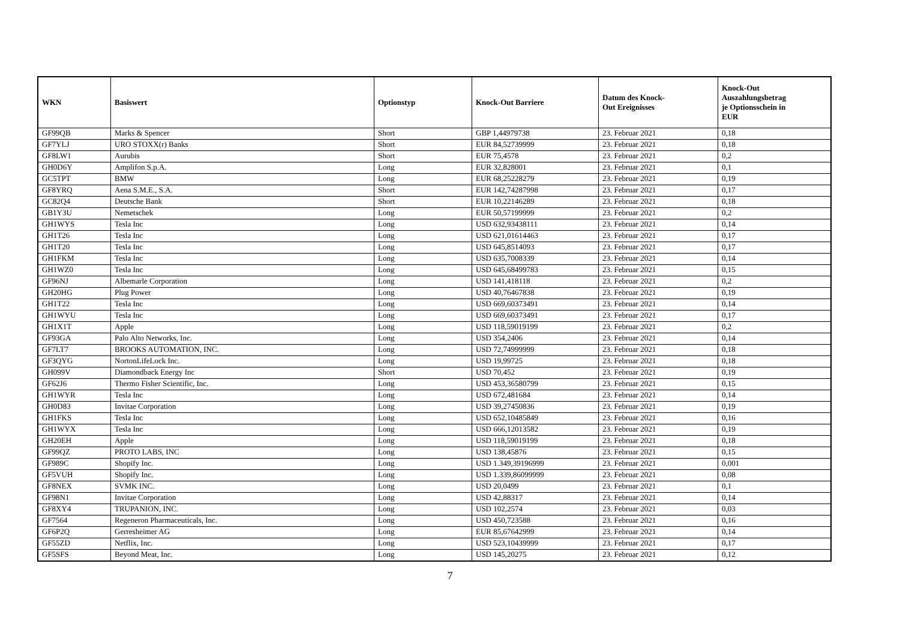| WKN | Basiswert | Optionstyp | Knock-Out Barriere | Datum des Knock- Out Ereignisses | Knock-Out Auszahlungsbetrag je Optionsschein in EUR |
| --- | --- | --- | --- | --- | --- |
| GF99QB | Marks & Spencer | Short | GBP 1,44979738 | 23. Februar 2021 | 0,18 |
| GF7YLJ | URO STOXX(r) Banks | Short | EUR 84,52739999 | 23. Februar 2021 | 0,18 |
| GF8LW1 | Aurubis | Short | EUR 75,4578 | 23. Februar 2021 | 0,2 |
| GH0D6Y | Amplifon S.p.A. | Long | EUR 32,828001 | 23. Februar 2021 | 0,1 |
| GC5TPT | BMW | Long | EUR 68,25228279 | 23. Februar 2021 | 0,19 |
| GF8YRQ | Aena S.M.E., S.A. | Short | EUR 142,74287998 | 23. Februar 2021 | 0,17 |
| GC82Q4 | Deutsche Bank | Short | EUR 10,22146289 | 23. Februar 2021 | 0,18 |
| GB1Y3U | Nemetschek | Long | EUR 50,57199999 | 23. Februar 2021 | 0,2 |
| GH1WYS | Tesla Inc | Long | USD 632,93438111 | 23. Februar 2021 | 0,14 |
| GH1T26 | Tesla Inc | Long | USD 621,01614463 | 23. Februar 2021 | 0,17 |
| GH1T20 | Tesla Inc | Long | USD 645,8514093 | 23. Februar 2021 | 0,17 |
| GH1FKM | Tesla Inc | Long | USD 635,7008339 | 23. Februar 2021 | 0,14 |
| GH1WZ0 | Tesla Inc | Long | USD 645,68499783 | 23. Februar 2021 | 0,15 |
| GF96NJ | Albemarle Corporation | Long | USD 141,418118 | 23. Februar 2021 | 0,2 |
| GH20HG | Plug Power | Long | USD 40,76467838 | 23. Februar 2021 | 0,19 |
| GH1T22 | Tesla Inc | Long | USD 669,60373491 | 23. Februar 2021 | 0,14 |
| GH1WYU | Tesla Inc | Long | USD 669,60373491 | 23. Februar 2021 | 0,17 |
| GH1X1T | Apple | Long | USD 118,59019199 | 23. Februar 2021 | 0,2 |
| GF93GA | Palo Alto Networks, Inc. | Long | USD 354,2406 | 23. Februar 2021 | 0,14 |
| GF7LT7 | BROOKS AUTOMATION, INC. | Long | USD 72,74999999 | 23. Februar 2021 | 0,18 |
| GF3QYG | NortonLifeLock Inc. | Long | USD 19,99725 | 23. Februar 2021 | 0,18 |
| GH099V | Diamondback Energy Inc | Short | USD 70,452 | 23. Februar 2021 | 0,19 |
| GF62J6 | Thermo Fisher Scientific, Inc. | Long | USD 453,36580799 | 23. Februar 2021 | 0,15 |
| GH1WYR | Tesla Inc | Long | USD 672,481684 | 23. Februar 2021 | 0,14 |
| GH0D83 | Invitae Corporation | Long | USD 39,27450836 | 23. Februar 2021 | 0,19 |
| GH1FKS | Tesla Inc | Long | USD 652,10485849 | 23. Februar 2021 | 0,16 |
| GH1WYX | Tesla Inc | Long | USD 666,12013582 | 23. Februar 2021 | 0,19 |
| GH20EH | Apple | Long | USD 118,59019199 | 23. Februar 2021 | 0,18 |
| GF99QZ | PROTO LABS, INC | Long | USD 138,45876 | 23. Februar 2021 | 0,15 |
| GF989C | Shopify Inc. | Long | USD 1.349,39196999 | 23. Februar 2021 | 0,001 |
| GF5VUH | Shopify Inc. | Long | USD 1.339,86099999 | 23. Februar 2021 | 0,08 |
| GF8NEX | SVMK INC. | Long | USD 20,0499 | 23. Februar 2021 | 0,1 |
| GF98N1 | Invitae Corporation | Long | USD 42,88317 | 23. Februar 2021 | 0,14 |
| GF8XY4 | TRUPANION, INC. | Long | USD 102,2574 | 23. Februar 2021 | 0,03 |
| GF7564 | Regeneron Pharmaceuticals, Inc. | Long | USD 450,723588 | 23. Februar 2021 | 0,16 |
| GF6P2Q | Gerresheimer AG | Long | EUR 85,67642999 | 23. Februar 2021 | 0,14 |
| GF55ZD | Netflix, Inc. | Long | USD 523,10439999 | 23. Februar 2021 | 0,17 |
| GF5SFS | Beyond Meat, Inc. | Long | USD 145,20275 | 23. Februar 2021 | 0,12 |
7